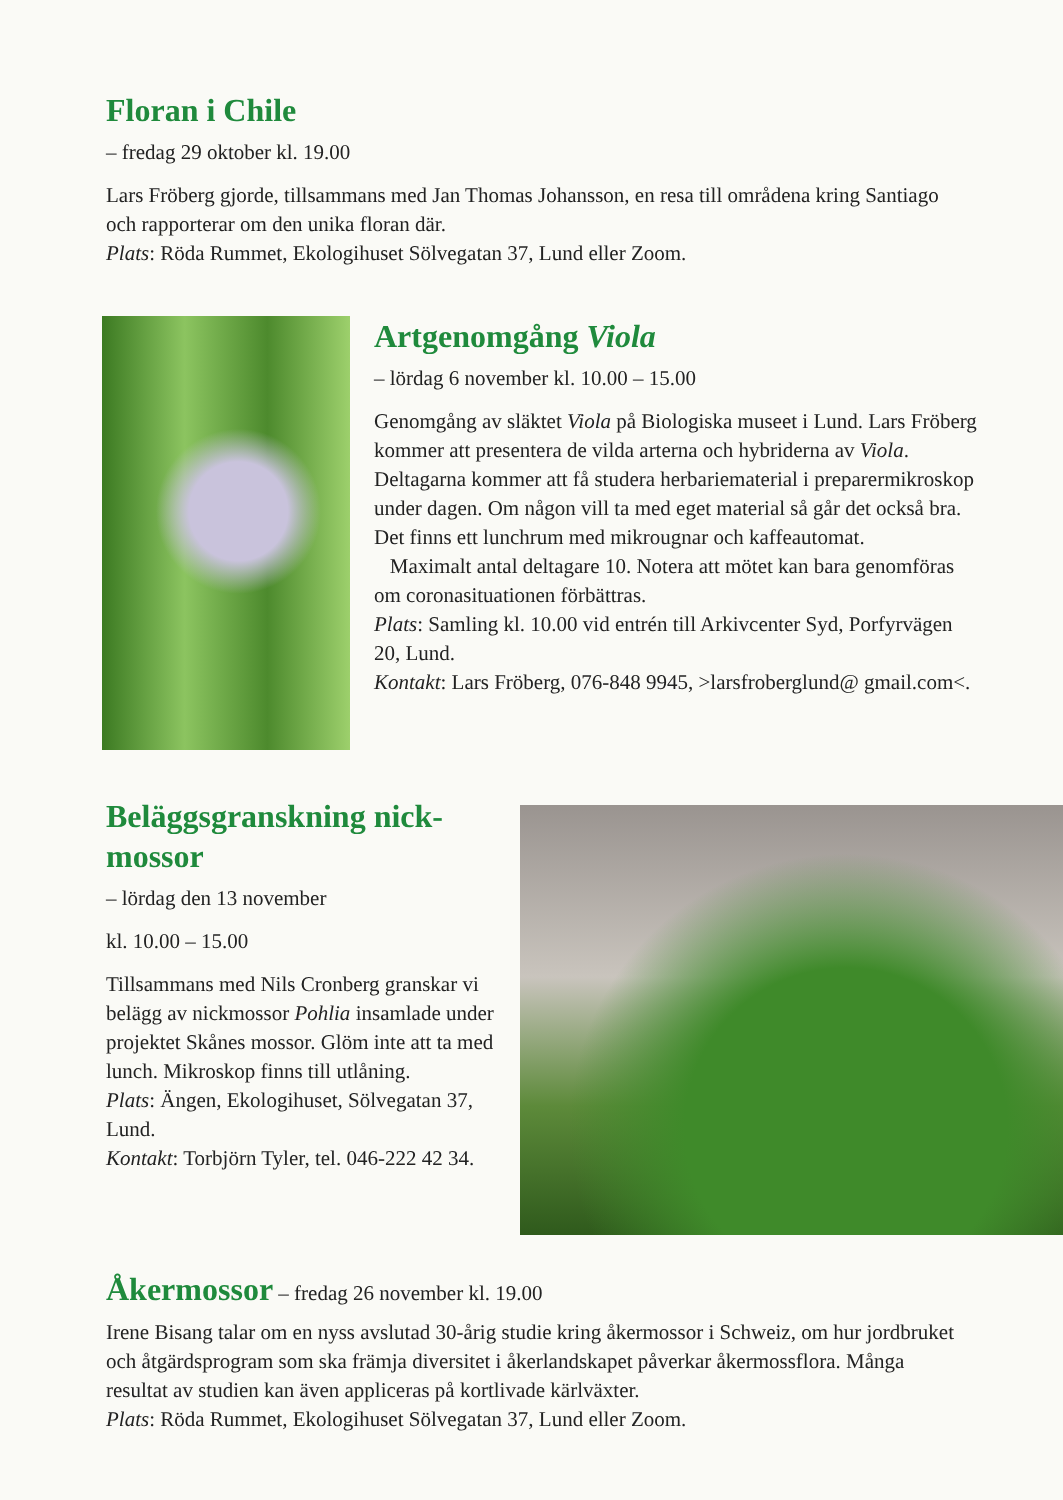Floran i Chile
– fredag 29 oktober kl. 19.00
Lars Fröberg gjorde, tillsammans med Jan Thomas Johansson, en resa till områdena kring Santiago och rapporterar om den unika floran där.
Plats: Röda Rummet, Ekologihuset Sölvegatan 37, Lund eller Zoom.
Artgenomgång Viola
– lördag 6 november kl. 10.00 – 15.00
Genomgång av släktet Viola på Biologiska museet i Lund. Lars Fröberg kommer att presentera de vilda arterna och hybriderna av Viola. Deltagarna kommer att få studera herbariematerial i preparermikroskop under dagen. Om någon vill ta med eget material så går det också bra. Det finns ett lunchrum med mikrougnar och kaffeautomat.
Maximalt antal deltagare 10. Notera att mötet kan bara genomföras om coronasituationen förbättras.
Plats: Samling kl. 10.00 vid entrén till Arkivcenter Syd, Porfyrvägen 20, Lund.
Kontakt: Lars Fröberg, 076-848 9945, >larsfroberglund@ gmail.com<.
Beläggsgranskning nick-
mossor
– lördag den 13 november
kl. 10.00 – 15.00
Tillsammans med Nils Cronberg granskar vi belägg av nickmossor Pohlia insamlade under projektet Skånes mossor. Glöm inte att ta med lunch. Mikroskop finns till utlåning.
Plats: Ängen, Ekologihuset, Sölvegatan 37, Lund.
Kontakt: Torbjörn Tyler, tel. 046-222 42 34.
Åkermossor – fredag 26 november kl. 19.00
Irene Bisang talar om en nyss avslutad 30-årig studie kring åkermossor i Schweiz, om hur jordbruket och åtgärdsprogram som ska främja diversitet i åkerlandskapet påverkar åkermossflora. Många resultat av studien kan även appliceras på kortlivade kärlväxter.
Plats: Röda Rummet, Ekologihuset Sölvegatan 37, Lund eller Zoom.